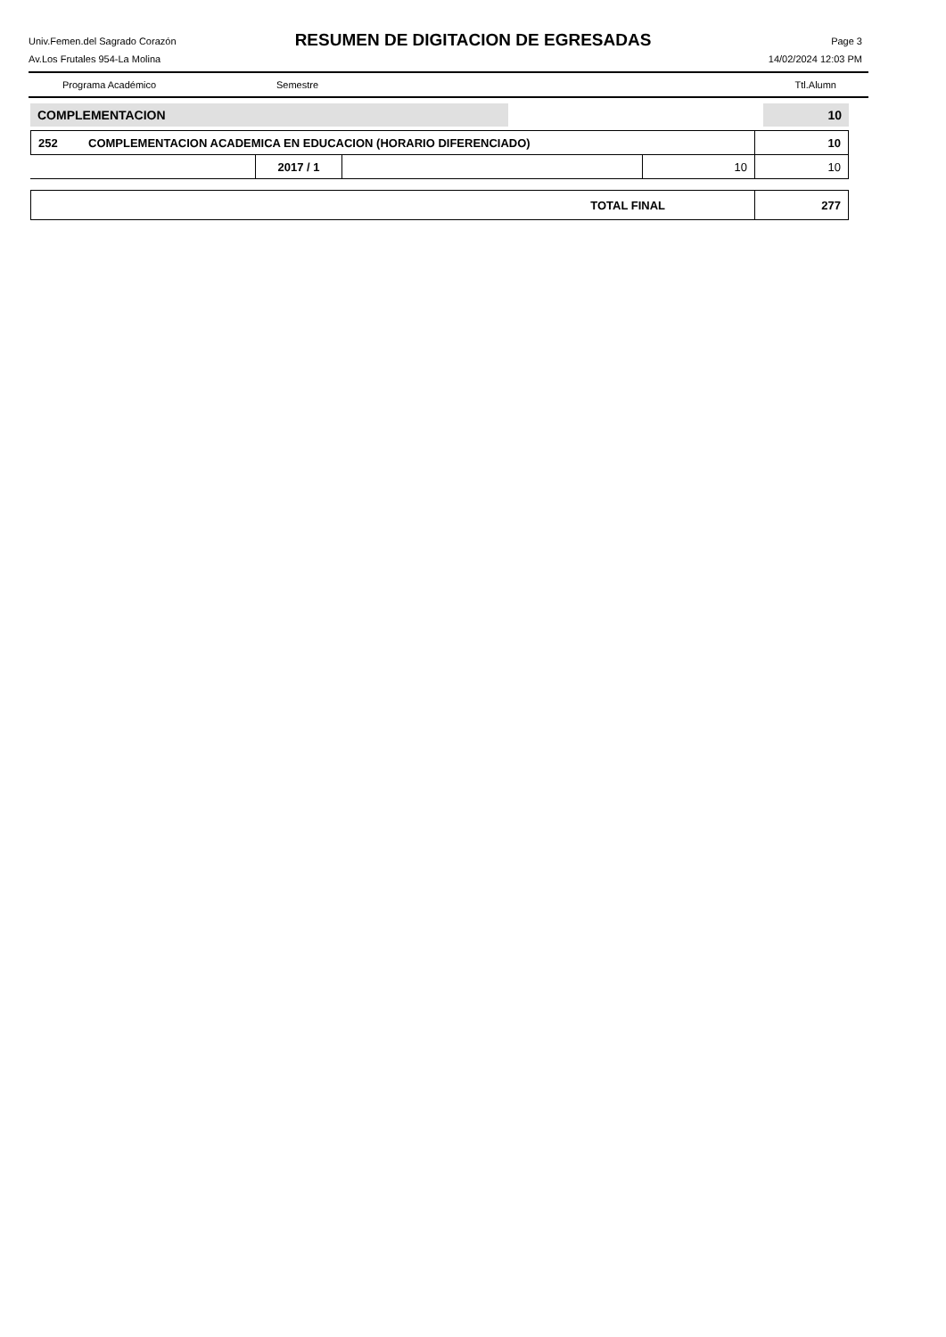Univ.Femen.del Sagrado Corazón
Av.Los Frutales 954-La Molina
RESUMEN DE DIGITACION DE EGRESADAS
Page 3
14/02/2024 12:03 PM
Programa Académico Semestre Ttl.Alumn
| COMPLEMENTACION | | 10 |
| 252 | COMPLEMENTACION ACADEMICA EN EDUCACION (HORARIO DIFERENCIADO) | 10 |
| | 2017 / 1 | | 10 | 10 |
| TOTAL FINAL | 277 |